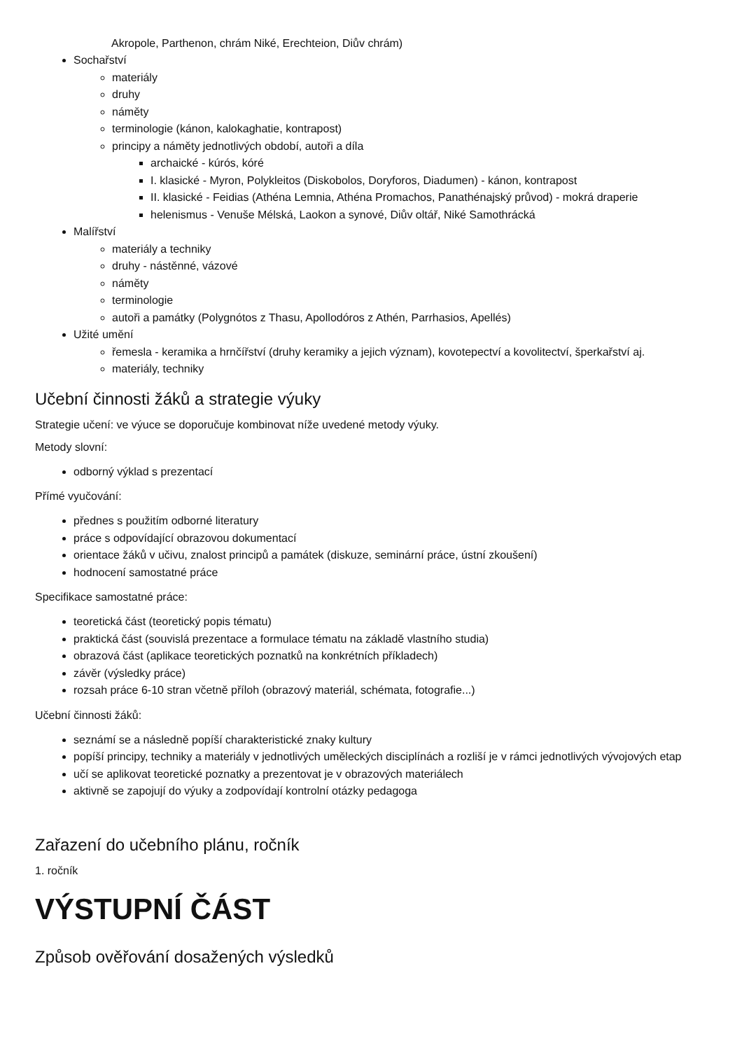Akropole, Parthenon, chrám Niké, Erechteion, Diův chrám)
Sochařství
materiály
druhy
náměty
terminologie (kánon, kalokaghatie, kontrapost)
principy a náměty jednotlivých období, autoři a díla
archaické - kúrós, kóré
I. klasické - Myron, Polykleitos (Diskobolos, Doryforos, Diadumen) - kánon, kontrapost
II. klasické - Feidias (Athéna Lemnia, Athéna Promachos, Panathénajský průvod) - mokrá draperie
helenismus - Venuše Mélská, Laokon a synové, Diův oltář, Niké Samothrácká
Malířství
materiály a techniky
druhy - nástěnné, vázové
náměty
terminologie
autoři a památky (Polygnótos z Thasu, Apollodóros z Athén, Parrhasios, Apellés)
Užité umění
řemesla - keramika a hrnčířství (druhy keramiky a jejich význam), kovotepectví a kovolitectví, šperkařství aj.
materiály, techniky
Učební činnosti žáků a strategie výuky
Strategie učení: ve výuce se doporučuje kombinovat níže uvedené metody výuky.
Metody slovní:
odborný výklad s prezentací
Přímé vyučování:
přednes s použitím odborné literatury
práce s odpovídající obrazovou dokumentací
orientace žáků v učivu, znalost principů a památek (diskuze, seminární práce, ústní zkoušení)
hodnocení samostatné práce
Specifikace samostatné práce:
teoretická část (teoretický popis tématu)
praktická část (souvislá prezentace a formulace tématu na základě vlastního studia)
obrazová část (aplikace teoretických poznatků na konkrétních příkladech)
závěr (výsledky práce)
rozsah práce 6-10 stran včetně příloh (obrazový materiál, schémata, fotografie...)
Učební činnosti žáků:
seznámí se a následně popíší charakteristické znaky kultury
popíší principy, techniky a materiály v jednotlivých uměleckých disciplínách a rozliší je v rámci jednotlivých vývojových etap
učí se aplikovat teoretické poznatky a prezentovat je v obrazových materiálech
aktivně se zapojují do výuky a zodpovídají kontrolní otázky pedagoga
Zařazení do učebního plánu, ročník
1. ročník
VÝSTUPNÍ ČÁST
Způsob ověřování dosažených výsledků